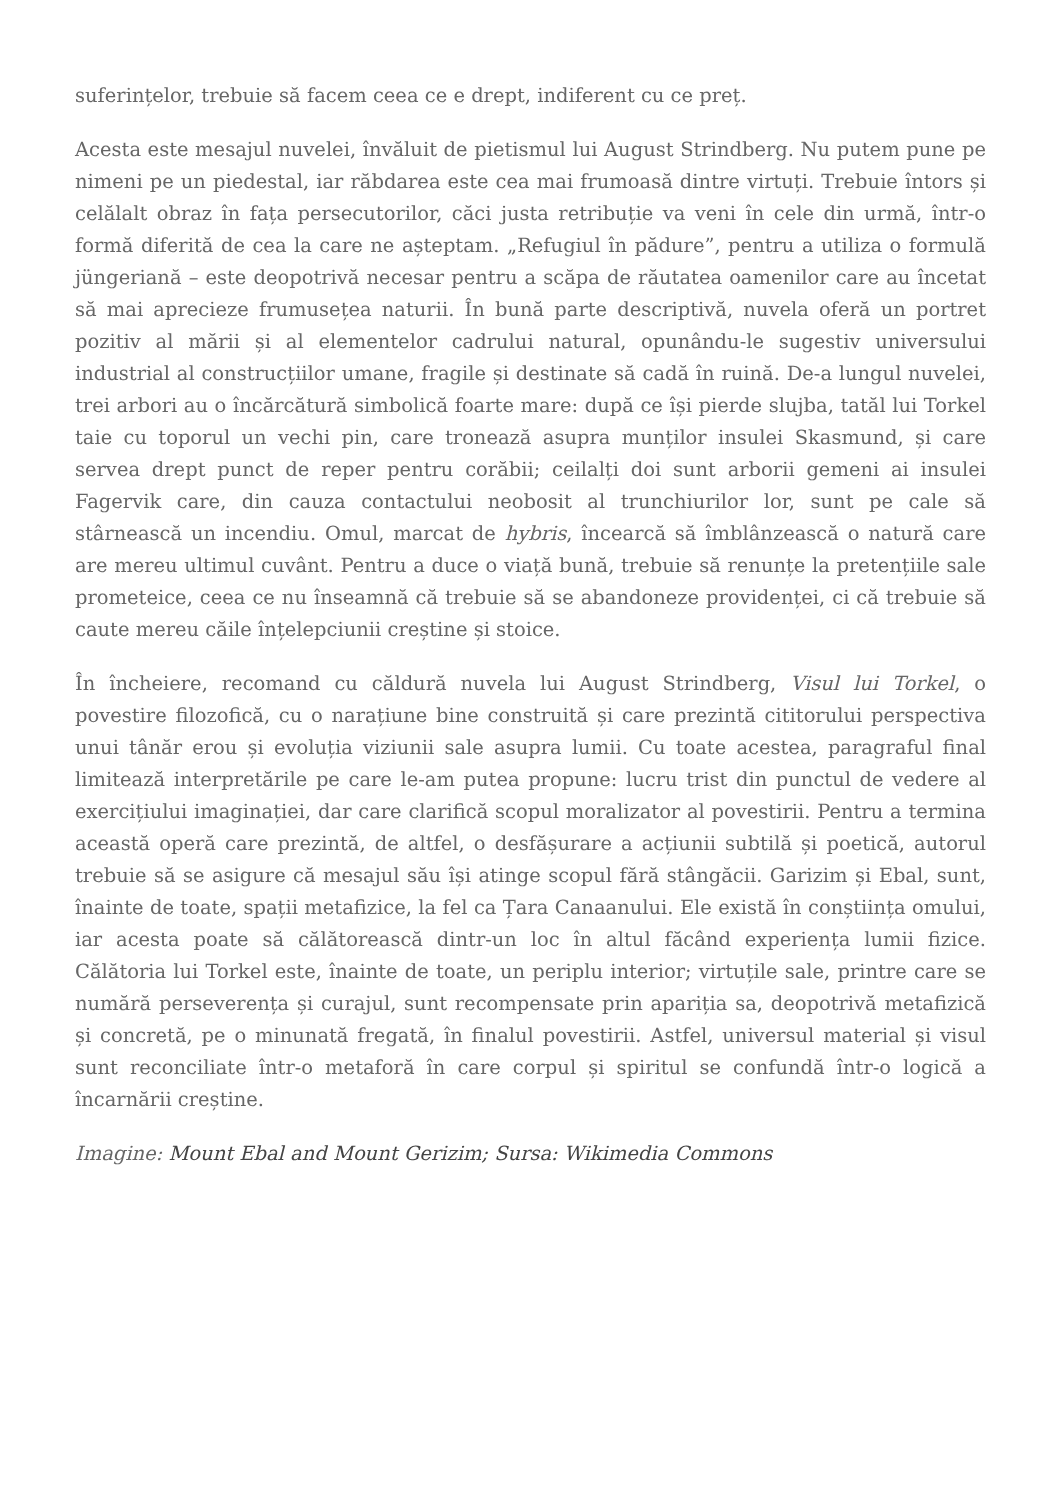suferințelor, trebuie să facem ceea ce e drept, indiferent cu ce preț.
Acesta este mesajul nuvelei, învăluit de pietismul lui August Strindberg. Nu putem pune pe nimeni pe un piedestal, iar răbdarea este cea mai frumoasă dintre virtuți. Trebuie întors și celălalt obraz în fața persecutorilor, căci justa retribuție va veni în cele din urmă, într-o formă diferită de cea la care ne așteptam. „Refugiul în pădure”, pentru a utiliza o formulă jüngeriană – este deopotrivă necesar pentru a scăpa de răutatea oamenilor care au încetat să mai aprecieze frumusețea naturii. În bună parte descriptivă, nuvela oferă un portret pozitiv al mării și al elementelor cadrului natural, opunându-le sugestiv universului industrial al construcțiilor umane, fragile și destinate să cadă în ruină. De-a lungul nuvelei, trei arbori au o încărcătură simbolică foarte mare: după ce își pierde slujba, tatăl lui Torkel taie cu toporul un vechi pin, care tronează asupra munților insulei Skasmund, și care servea drept punct de reper pentru corăbii; ceilalți doi sunt arborii gemeni ai insulei Fagervik care, din cauza contactului neobosit al trunchiurilor lor, sunt pe cale să stârnească un incendiu. Omul, marcat de hybris, încearcă să îmblânzească o natură care are mereu ultimul cuvânt. Pentru a duce o viață bună, trebuie să renunțe la pretențiile sale prometeice, ceea ce nu înseamnă că trebuie să se abandoneze providenței, ci că trebuie să caute mereu căile înțelepciunii creștine și stoice.
În încheiere, recomand cu căldură nuvela lui August Strindberg, Visul lui Torkel, o povestire filozofică, cu o narațiune bine construită și care prezintă cititorului perspectiva unui tânăr erou și evoluția viziunii sale asupra lumii. Cu toate acestea, paragraful final limitează interpretările pe care le-am putea propune: lucru trist din punctul de vedere al exercițiului imaginației, dar care clarifică scopul moralizator al povestirii. Pentru a termina această operă care prezintă, de altfel, o desfășurare a acțiunii subtilă și poetică, autorul trebuie să se asigure că mesajul său își atinge scopul fără stângăcii. Garizim și Ebal, sunt, înainte de toate, spații metafizice, la fel ca Țara Canaanului. Ele există în conștiința omului, iar acesta poate să călătorească dintr-un loc în altul făcând experiența lumii fizice. Călătoria lui Torkel este, înainte de toate, un periplu interior; virtuțile sale, printre care se numără perseverența și curajul, sunt recompensate prin apariția sa, deopotrivă metafizică și concretă, pe o minunată fregată, în finalul povestirii. Astfel, universul material și visul sunt reconciliate într-o metaforă în care corpul și spiritul se confundă într-o logică a încarnării creștine.
Imagine: Mount Ebal and Mount Gerizim; Sursa: Wikimedia Commons